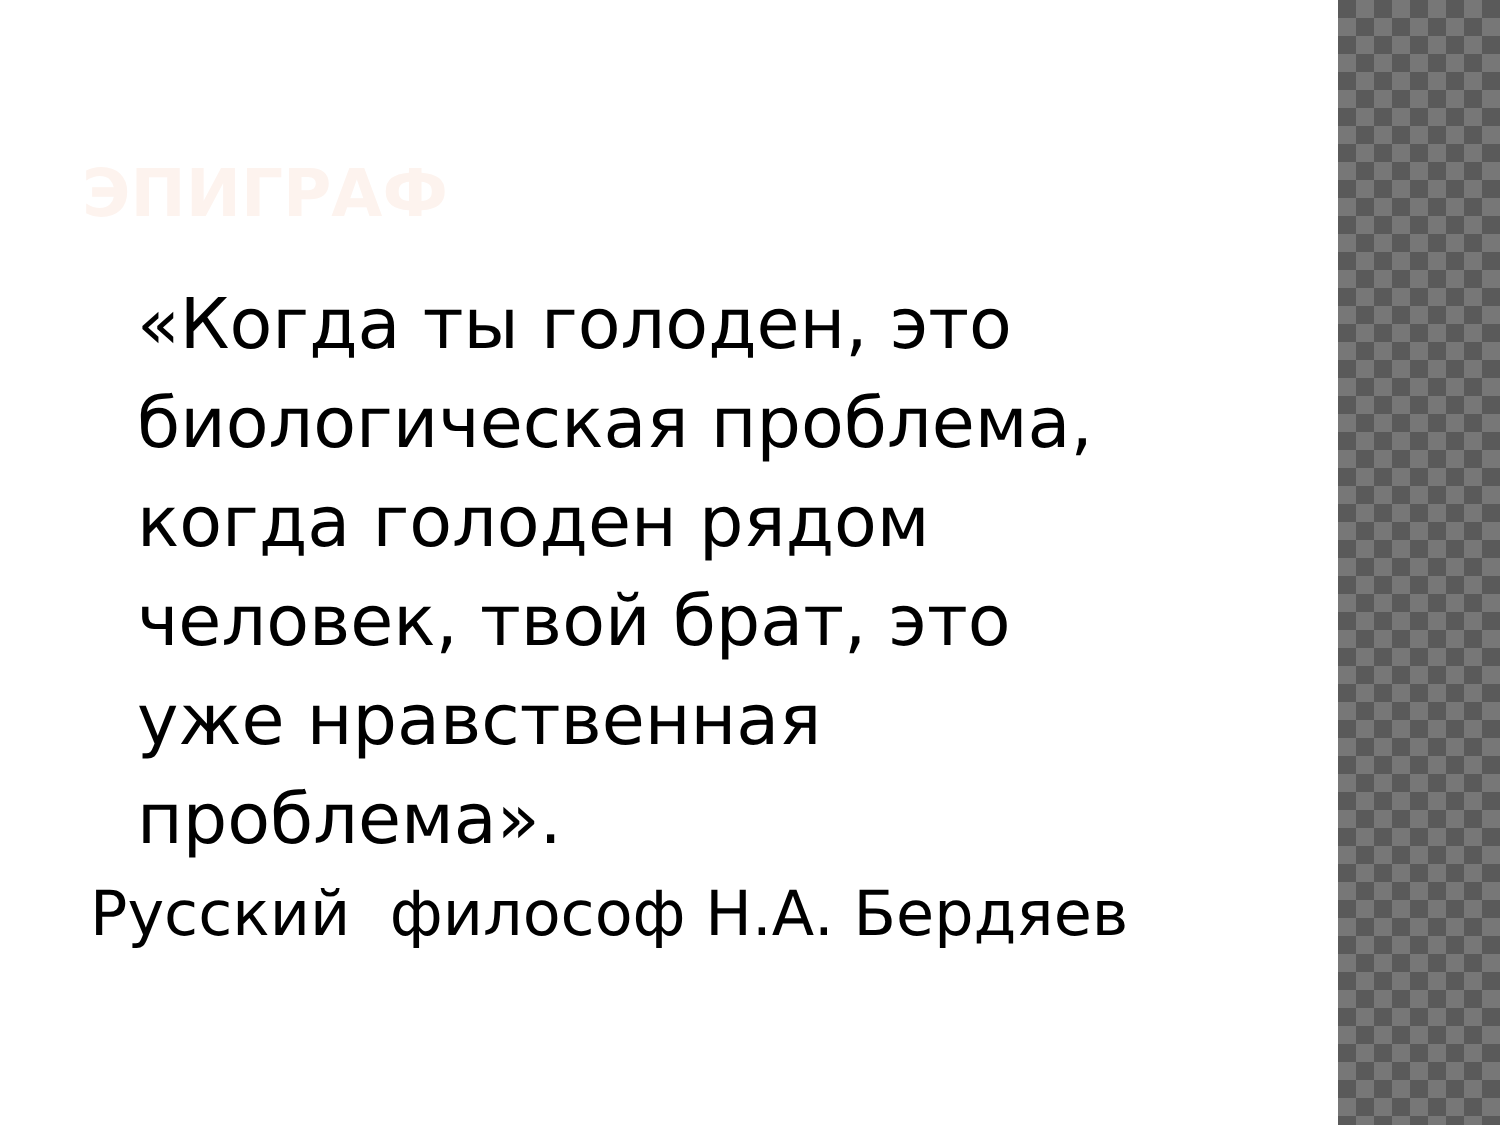ЭПИГРАФ
«Когда ты голоден, это
биологическая проблема,
когда голоден рядом
человек, твой брат, это
уже нравственная
проблема».
Русский философ Н.А. Бердяев